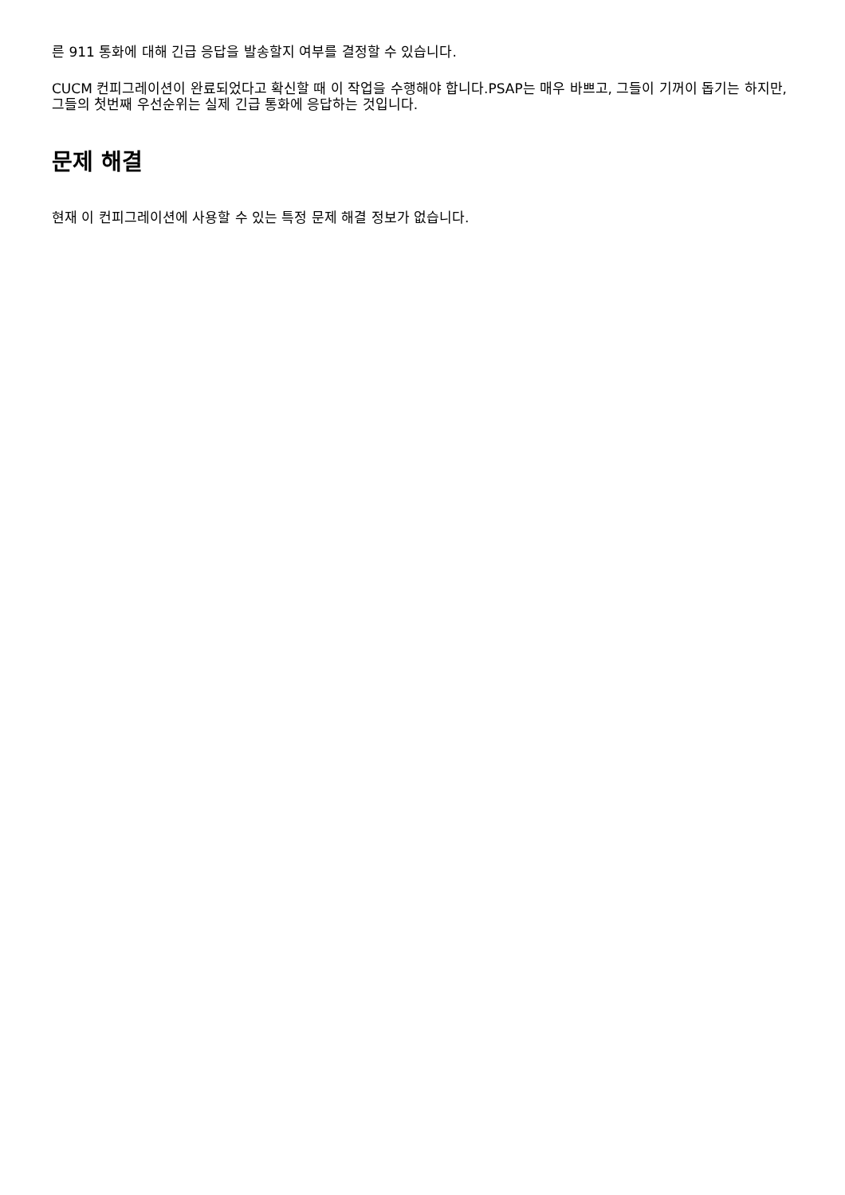른 911 통화에 대해 긴급 응답을 발송할지 여부를 결정할 수 있습니다.
CUCM 컨피그레이션이 완료되었다고 확신할 때 이 작업을 수행해야 합니다.PSAP는 매우 바쁘고, 그들이 기꺼이 돕기는 하지만, 그들의 첫번째 우선순위는 실제 긴급 통화에 응답하는 것입니다.
문제 해결
현재 이 컨피그레이션에 사용할 수 있는 특정 문제 해결 정보가 없습니다.